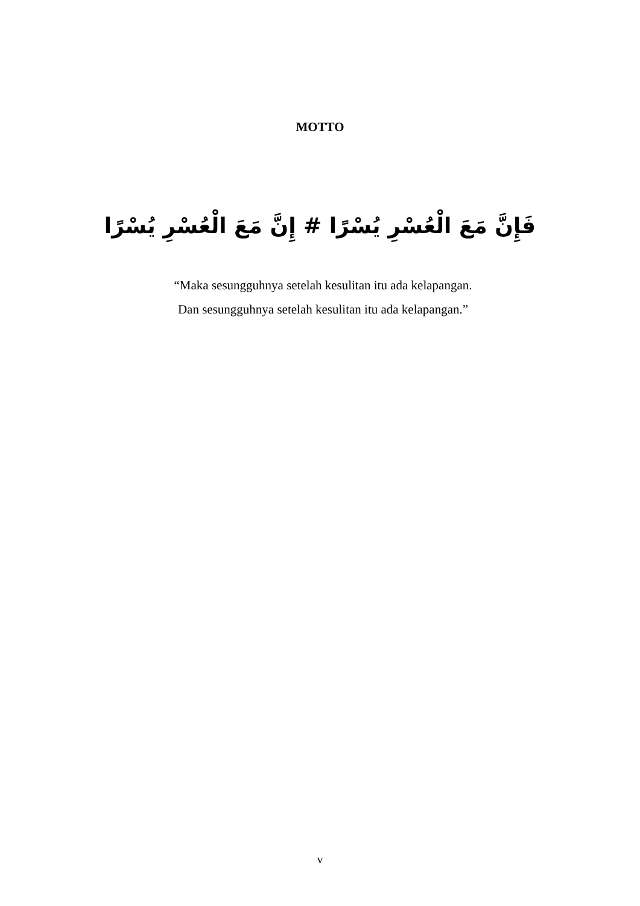MOTTO
فَإِنَّ مَعَ الْعُسْرِ يُسْرًا # إِنَّ مَعَ الْعُسْرِ يُسْرًا
“Maka sesungguhnya setelah kesulitan itu ada kelapangan.
Dan sesungguhnya setelah kesulitan itu ada kelapangan.”
v